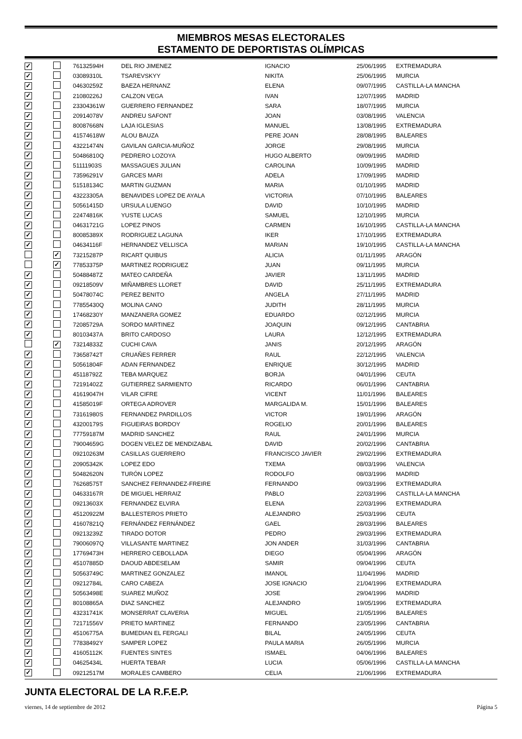MIEMBROS MESAS ELECTORALES
ESTAMENTO DE DEPORTISTAS OLÍMPICAS
| ✓ | | 76132594H | DEL RIO JIMENEZ | IGNACIO | 25/06/1995 | EXTREMADURA |
| ✓ | | 03089310L | TSAREVSKYY | NIKITA | 25/06/1995 | MURCIA |
| ✓ | | 04630259Z | BAEZA HERNANZ | ELENA | 09/07/1995 | CASTILLA-LA MANCHA |
| ✓ | | 21080226J | CALZON VEGA | IVAN | 12/07/1995 | MADRID |
| ✓ | | 23304361W | GUERRERO FERNANDEZ | SARA | 18/07/1995 | MURCIA |
| ✓ | | 20914078V | ANDREU SAFONT | JOAN | 03/08/1995 | VALENCIA |
| ✓ | | 80087668N | LAJA IGLESIAS | MANUEL | 13/08/1995 | EXTREMADURA |
| ✓ | | 41574618W | ALOU BAUZA | PERE JOAN | 28/08/1995 | BALEARES |
| ✓ | | 43221474N | GAVILAN GARCIA-MUÑOZ | JORGE | 29/08/1995 | MURCIA |
| ✓ | | 50486810Q | PEDRERO LOZOYA | HUGO ALBERTO | 09/09/1995 | MADRID |
| ✓ | | 51111903S | MASSAGUES JULIAN | CAROLINA | 10/09/1995 | MADRID |
| ✓ | | 73596291V | GARCES MARI | ADELA | 17/09/1995 | MADRID |
| ✓ | | 51518134C | MARTIN GUZMAN | MARIA | 01/10/1995 | MADRID |
| ✓ | | 43223305A | BENAVIDES LOPEZ DE AYALA | VICTORIA | 07/10/1995 | BALEARES |
| ✓ | | 50561415D | URSULA LUENGO | DAVID | 10/10/1995 | MADRID |
| ✓ | | 22474816K | YUSTE LUCAS | SAMUEL | 12/10/1995 | MURCIA |
| ✓ | | 04631721G | LOPEZ PINOS | CARMEN | 16/10/1995 | CASTILLA-LA MANCHA |
| ✓ | | 80085389X | RODRIGUEZ LAGUNA | IKER | 17/10/1995 | EXTREMADURA |
| ✓ | | 04634116F | HERNANDEZ VELLISCA | MARIAN | 19/10/1995 | CASTILLA-LA MANCHA |
| | ✓ | 73215287P | RICART QUIBUS | ALICIA | 01/11/1995 | ARAGÓN |
| | ✓ | 77853375P | MARTINEZ RODRIGUEZ | JUAN | 09/11/1995 | MURCIA |
| ✓ | | 50488487Z | MATEO CARDEÑA | JAVIER | 13/11/1995 | MADRID |
| ✓ | | 09218509V | MIÑAMBRES LLORET | DAVID | 25/11/1995 | EXTREMADURA |
| ✓ | | 50478074C | PEREZ BENITO | ANGELA | 27/11/1995 | MADRID |
| ✓ | | 77855430Q | MOLINA CANO | JUDITH | 28/11/1995 | MURCIA |
| ✓ | | 17468230Y | MANZANERA GOMEZ | EDUARDO | 02/12/1995 | MURCIA |
| ✓ | | 72085729A | SORDO MARTINEZ | JOAQUIN | 09/12/1995 | CANTABRIA |
| ✓ | | 80103437A | BRITO CARDOSO | LAURA | 12/12/1995 | EXTREMADURA |
| | ✓ | 73214833Z | CUCHI CAVA | JANIS | 20/12/1995 | ARAGÓN |
| ✓ | | 73658742T | CRUAÑES FERRER | RAUL | 22/12/1995 | VALENCIA |
| ✓ | | 50561804F | ADAN FERNANDEZ | ENRIQUE | 30/12/1995 | MADRID |
| ✓ | | 45118792Z | TEBA MARQUEZ | BORJA | 04/01/1996 | CEUTA |
| ✓ | | 72191402Z | GUTIERREZ SARMIENTO | RICARDO | 06/01/1996 | CANTABRIA |
| ✓ | | 41619047H | VILAR CIFRE | VICENT | 11/01/1996 | BALEARES |
| ✓ | | 41585019F | ORTEGA ADROVER | MARGALIDA M. | 15/01/1996 | BALEARES |
| ✓ | | 73161980S | FERNANDEZ PARDILLOS | VICTOR | 19/01/1996 | ARAGÓN |
| ✓ | | 43200179S | FIGUEIRAS BORDOY | ROGELIO | 20/01/1996 | BALEARES |
| ✓ | | 77759187M | MADRID SANCHEZ | RAUL | 24/01/1996 | MURCIA |
| ✓ | | 79004659G | DOGEN VELEZ DE MENDIZABAL | DAVID | 20/02/1996 | CANTABRIA |
| ✓ | | 09210263M | CASILLAS GUERRERO | FRANCISCO JAVIER | 29/02/1996 | EXTREMADURA |
| ✓ | | 20905342K | LOPEZ EDO | TXEMA | 08/03/1996 | VALENCIA |
| ✓ | | 50482620N | TURÓN LOPEZ | RODOLFO | 08/03/1996 | MADRID |
| ✓ | | 76268575T | SANCHEZ FERNANDEZ-FREIRE | FERNANDO | 09/03/1996 | EXTREMADURA |
| ✓ | | 04633167R | DE MIGUEL HERRAIZ | PABLO | 22/03/1996 | CASTILLA-LA MANCHA |
| ✓ | | 09213603X | FERNANDEZ ELVIRA | ELENA | 22/03/1996 | EXTREMADURA |
| ✓ | | 45120922M | BALLESTEROS PRIETO | ALEJANDRO | 25/03/1996 | CEUTA |
| ✓ | | 41607821Q | FERNÁNDEZ FERNÁNDEZ | GAEL | 28/03/1996 | BALEARES |
| ✓ | | 09213239Z | TIRADO DOTOR | PEDRO | 29/03/1996 | EXTREMADURA |
| ✓ | | 79006097Q | VILLASANTE MARTINEZ | JON ANDER | 31/03/1996 | CANTABRIA |
| ✓ | | 17769473H | HERRERO CEBOLLADA | DIEGO | 05/04/1996 | ARAGÓN |
| ✓ | | 45107885D | DAOUD ABDESELAM | SAMIR | 09/04/1996 | CEUTA |
| ✓ | | 50563749C | MARTINEZ GONZALEZ | IMANOL | 11/04/1996 | MADRID |
| ✓ | | 09212784L | CARO CABEZA | JOSE IGNACIO | 21/04/1996 | EXTREMADURA |
| ✓ | | 50563498E | SUAREZ MUÑOZ | JOSE | 29/04/1996 | MADRID |
| ✓ | | 80108865A | DIAZ SANCHEZ | ALEJANDRO | 19/05/1996 | EXTREMADURA |
| ✓ | | 43231741K | MONSERRAT CLAVERIA | MIGUEL | 21/05/1996 | BALEARES |
| ✓ | | 72171556V | PRIETO MARTINEZ | FERNANDO | 23/05/1996 | CANTABRIA |
| ✓ | | 45106775A | BUMEDIAN EL FERGALI | BILAL | 24/05/1996 | CEUTA |
| ✓ | | 77838492Y | SAMPER LOPEZ | PAULA MARIA | 26/05/1996 | MURCIA |
| ✓ | | 41605112K | FUENTES SINTES | ISMAEL | 04/06/1996 | BALEARES |
| ✓ | | 04625434L | HUERTA TEBAR | LUCIA | 05/06/1996 | CASTILLA-LA MANCHA |
| ✓ | | 09212517M | MORALES CAMBERO | CELIA | 21/06/1996 | EXTREMADURA |
JUNTA ELECTORAL DE LA R.F.E.P.
viernes, 14 de septiembre de 2012 Página 5